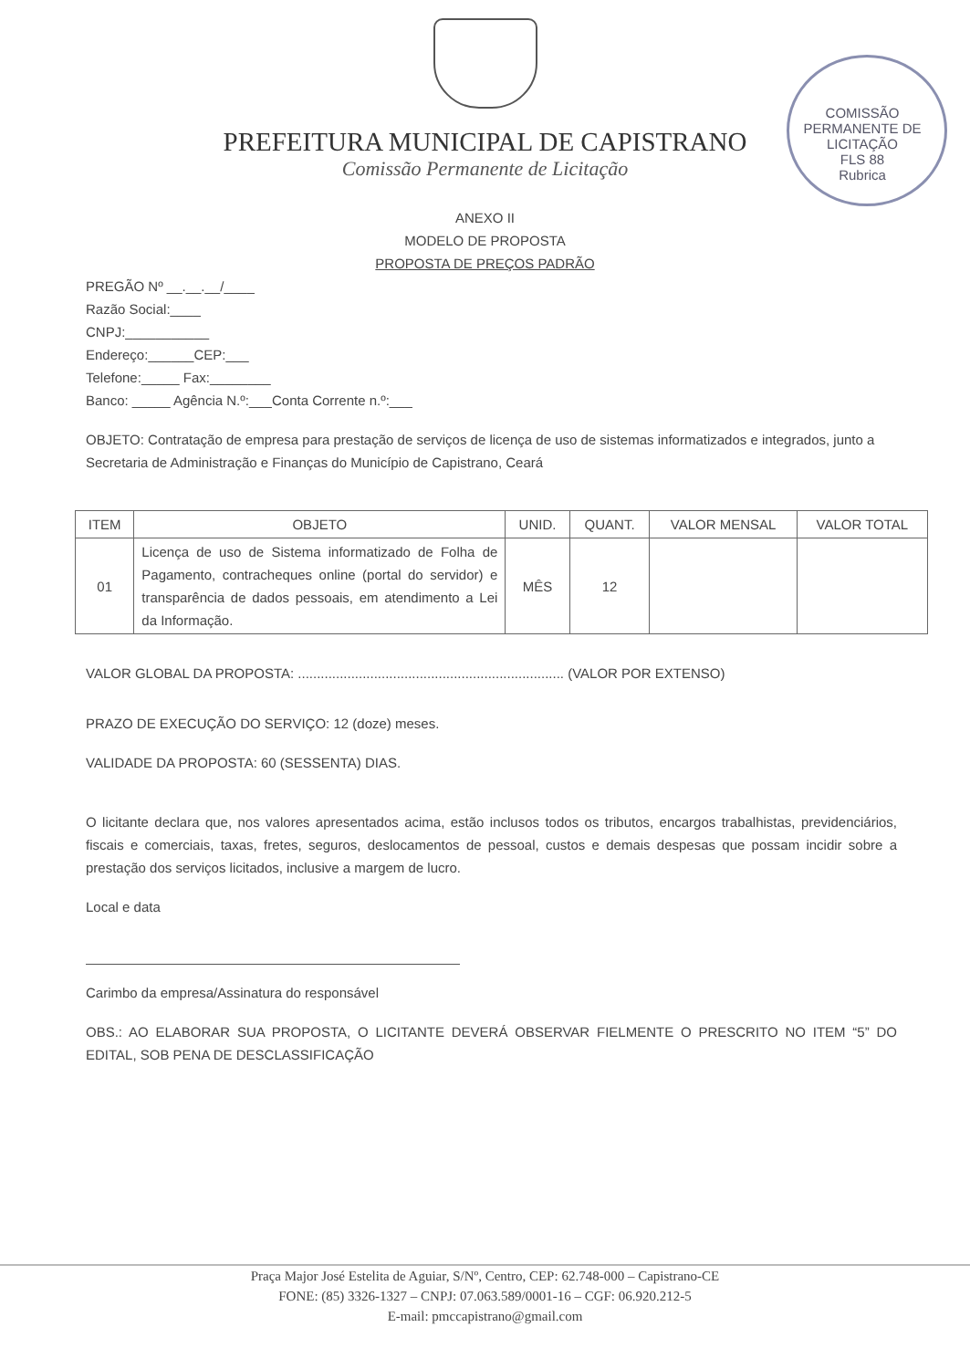PREFEITURA MUNICIPAL DE CAPISTRANO
Comissão Permanente de Licitação
COMISSÃO PERMANENTE DE LICITAÇÃO
FLS 88
Rubrica
ANEXO II
MODELO DE PROPOSTA
PROPOSTA DE PREÇOS PADRÃO
PREGÃO Nº __.__.__/____
Razão Social:____
CNPJ:___________
Endereço:______CEP:___
Telefone:_____ Fax:________
Banco: _____ Agência N.º:___Conta Corrente n.º:___
OBJETO: Contratação de empresa para prestação de serviços de licença de uso de sistemas informatizados e integrados, junto a Secretaria de Administração e Finanças do Município de Capistrano, Ceará
| ITEM | OBJETO | UNID. | QUANT. | VALOR MENSAL | VALOR TOTAL |
| --- | --- | --- | --- | --- | --- |
| 01 | Licença de uso de Sistema informatizado de Folha de Pagamento, contracheques online (portal do servidor) e transparência de dados pessoais, em atendimento a Lei da Informação. | MÊS | 12 | | |
VALOR GLOBAL DA PROPOSTA: ...................................................................... (VALOR POR EXTENSO)
PRAZO DE EXECUÇÃO DO SERVIÇO: 12 (doze) meses.
VALIDADE DA PROPOSTA: 60 (SESSENTA) DIAS.
O licitante declara que, nos valores apresentados acima, estão inclusos todos os tributos, encargos trabalhistas, previdenciários, fiscais e comerciais, taxas, fretes, seguros, deslocamentos de pessoal, custos e demais despesas que possam incidir sobre a prestação dos serviços licitados, inclusive a margem de lucro.
Local e data
Carimbo da empresa/Assinatura do responsável
OBS.: AO ELABORAR SUA PROPOSTA, O LICITANTE DEVERÁ OBSERVAR FIELMENTE O PRESCRITO NO ITEM “5” DO EDITAL, SOB PENA DE DESCLASSIFICAÇÃO
Praça Major José Estelita de Aguiar, S/Nº, Centro, CEP: 62.748-000 – Capistrano-CE
FONE: (85) 3326-1327 – CNPJ: 07.063.589/0001-16 – CGF: 06.920.212-5
E-mail: pmccapistrano@gmail.com